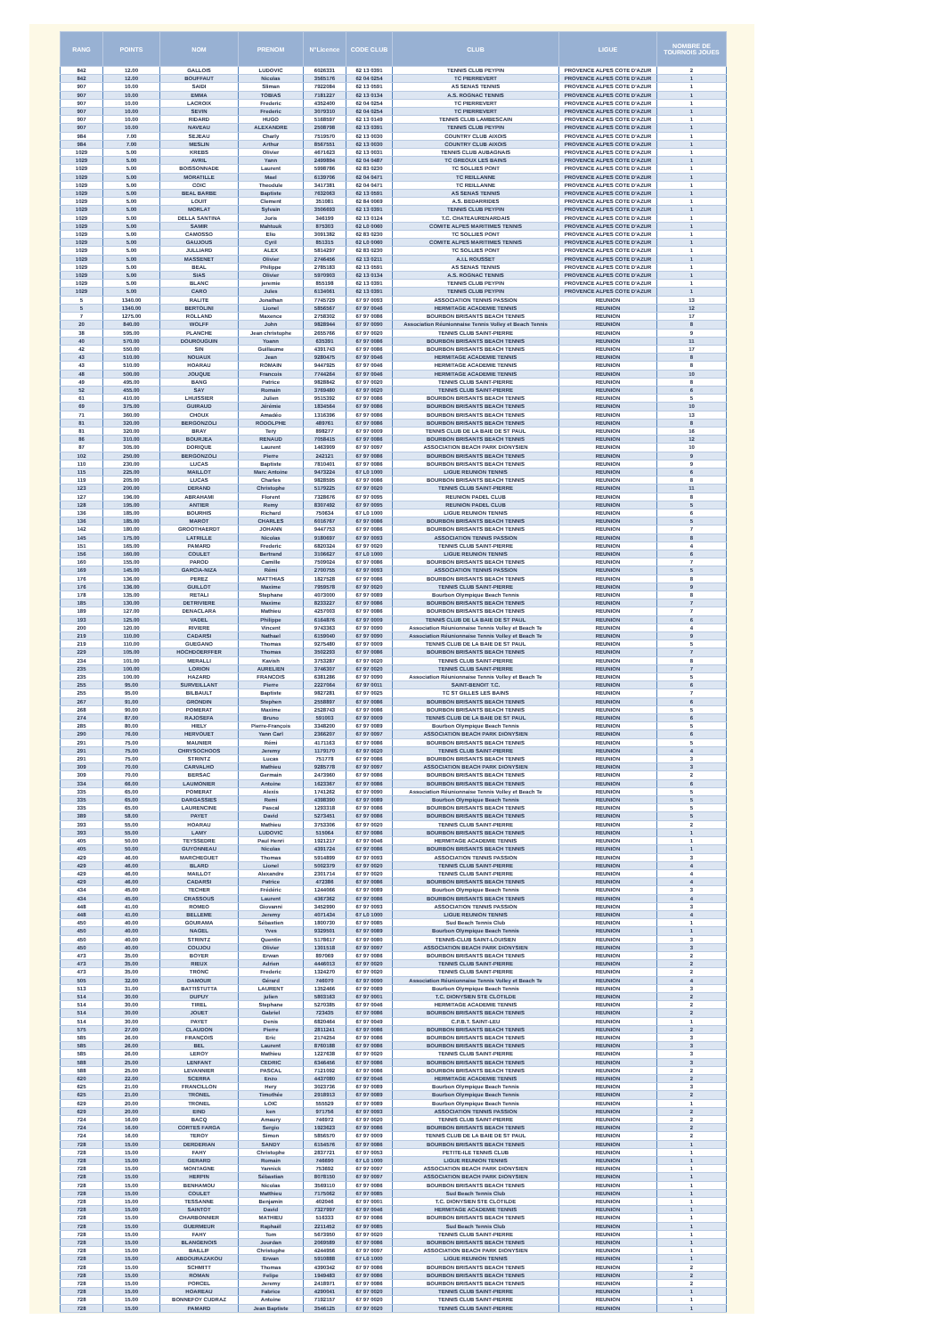| RANG | POINTS | NOM | PRENOM | N°Licence | CODE CLUB | CLUB | LIGUE | NOMBRE DE TOURNOIS JOUES |
| --- | --- | --- | --- | --- | --- | --- | --- | --- |
| 842 | 12.00 | GALLOIS | LUDOVIC | 6026331 | 62 13 0391 | TENNIS CLUB PEYPIN | PROVENCE ALPES COTE D'AZUR | 2 |
| 842 | 12.00 | BOUFFAUT | Nicolas | 3565176 | 62 04 0254 | TC PIERREVERT | PROVENCE ALPES COTE D'AZUR | 1 |
| 907 | 10.00 | SAIDI | Sliman | 7922084 | 62 13 0591 | AS SENAS TENNIS | PROVENCE ALPES COTE D'AZUR | 1 |
| 907 | 10.00 | EMMA | TOBIAS | 7181227 | 62 13 0134 | A.S. ROGNAC TENNIS | PROVENCE ALPES COTE D'AZUR | 1 |
| 907 | 10.00 | LACROIX | Frederic | 4352400 | 62 04 0254 | TC PIERREVERT | PROVENCE ALPES COTE D'AZUR | 1 |
| 907 | 10.00 | SEVIN | Frederic | 3079310 | 62 04 0254 | TC PIERREVERT | PROVENCE ALPES COTE D'AZUR | 1 |
| 907 | 10.00 | RIDARD | HUGO | 5168597 | 62 13 0149 | TENNIS CLUB LAMBESCAIN | PROVENCE ALPES COTE D'AZUR | 1 |
| 907 | 10.00 | NAVEAU | ALEXANDRE | 2508798 | 62 13 0391 | TENNIS CLUB PEYPIN | PROVENCE ALPES COTE D'AZUR | 1 |
| 984 | 7.00 | SEJEAU | Charly | 7519570 | 62 13 0030 | COUNTRY CLUB AIXOIS | PROVENCE ALPES COTE D'AZUR | 1 |
| 984 | 7.00 | MESLIN | Arthur | 8567551 | 62 13 0030 | COUNTRY CLUB AIXOIS | PROVENCE ALPES COTE D'AZUR | 1 |
| 1029 | 5.00 | KREBS | Olivier | 4671623 | 62 13 0031 | TENNIS CLUB AUBAGNAIS | PROVENCE ALPES COTE D'AZUR | 1 |
| 1029 | 5.00 | AVRIL | Yann | 2499894 | 62 04 0487 | TC GREOUX LES BAINS | PROVENCE ALPES COTE D'AZUR | 1 |
| 1029 | 5.00 | BOISSONNADE | Laurent | 5998786 | 62 83 0230 | TC SOLLIES PONT | PROVENCE ALPES COTE D'AZUR | 1 |
| 1029 | 5.00 | MORATILLE | Mael | 6139706 | 62 04 0471 | TC REILLANNE | PROVENCE ALPES COTE D'AZUR | 1 |
| 1029 | 5.00 | COIC | Theodule | 3417381 | 62 04 0471 | TC REILLANNE | PROVENCE ALPES COTE D'AZUR | 1 |
| 1029 | 5.00 | BEAL BARBE | Baptiste | 7632063 | 62 13 0591 | AS SENAS TENNIS | PROVENCE ALPES COTE D'AZUR | 1 |
| 1029 | 5.00 | LOUIT | Clement | 351081 | 62 84 0069 | A.S. BEDARRIDES | PROVENCE ALPES COTE D'AZUR | 1 |
| 1029 | 5.00 | MORLAT | Sylvain | 3506693 | 62 13 0391 | TENNIS CLUB PEYPIN | PROVENCE ALPES COTE D'AZUR | 1 |
| 1029 | 5.00 | DELLA SANTINA | Joris | 346199 | 62 13 0124 | T.C. CHATEAURENARDAIS | PROVENCE ALPES COTE D'AZUR | 1 |
| 1029 | 5.00 | SAMIR | Mahtouk | 875303 | 62 L0 0060 | COMITE ALPES MARITIMES TENNIS | PROVENCE ALPES COTE D'AZUR | 1 |
| 1029 | 5.00 | CAMOSSO | Elio | 3091382 | 62 83 0230 | TC SOLLIES PONT | PROVENCE ALPES COTE D'AZUR | 1 |
| 1029 | 5.00 | GAUJOUS | Cyril | 851315 | 62 L0 0060 | COMITE ALPES MARITIMES TENNIS | PROVENCE ALPES COTE D'AZUR | 1 |
| 1029 | 5.00 | JULLIARD | ALEX | 5814297 | 62 83 0230 | TC SOLLIES PONT | PROVENCE ALPES COTE D'AZUR | 1 |
| 1029 | 5.00 | MASSENET | Olivier | 2746456 | 62 13 0211 | A.I.L ROUSSET | PROVENCE ALPES COTE D'AZUR | 1 |
| 1029 | 5.00 | BEAL | Philippe | 2785183 | 62 13 0591 | AS SENAS TENNIS | PROVENCE ALPES COTE D'AZUR | 1 |
| 1029 | 5.00 | SIAS | Olivier | 5970903 | 62 13 0134 | A.S. ROGNAC TENNIS | PROVENCE ALPES COTE D'AZUR | 1 |
| 1029 | 5.00 | BLANC | jeremie | 855198 | 62 13 0391 | TENNIS CLUB PEYPIN | PROVENCE ALPES COTE D'AZUR | 1 |
| 1029 | 5.00 | CARO | Jules | 6134061 | 62 13 0391 | TENNIS CLUB PEYPIN | PROVENCE ALPES COTE D'AZUR | 1 |
| 5 | 1340.00 | RALITE | Jonathan | 7745729 | 67 97 0093 | ASSOCIATION TENNIS PASSION | REUNION | 13 |
| 5 | 1340.00 | BERTOLINI | Lionel | 5856567 | 67 97 0046 | HERMITAGE ACADEMIE TENNIS | REUNION | 12 |
| 7 | 1275.00 | ROLLAND | Maxence | 2758302 | 67 97 0086 | BOURBON BRISANTS BEACH TENNIS | REUNION | 17 |
| 20 | 840.00 | WOLFF | John | 9828944 | 67 97 0090 | Association Réunionnaise Tennis Volley et Beach Tennis | REUNION | 8 |
| 38 | 595.00 | PLANCHE | Jean christophe | 2655766 | 67 97 0020 | TENNIS CLUB SAINT-PIERRE | REUNION | 9 |
| 40 | 570.00 | DOUROUGUIN | Yoann | 635391 | 67 97 0086 | BOURBON BRISANTS BEACH TENNIS | REUNION | 11 |
| 42 | 550.00 | SIN | Guillaume | 4391743 | 67 97 0086 | BOURBON BRISANTS BEACH TENNIS | REUNION | 17 |
| 43 | 510.00 | NOUAUX | Jean | 9280475 | 67 97 0046 | HERMITAGE ACADEMIE TENNIS | REUNION | 8 |
| 43 | 510.00 | HOARAU | ROMAIN | 9447925 | 67 97 0046 | HERMITAGE ACADEMIE TENNIS | REUNION | 8 |
| 48 | 500.00 | JOUQUE | Francois | 7744264 | 67 97 0046 | HERMITAGE ACADEMIE TENNIS | REUNION | 10 |
| 49 | 495.00 | BANG | Patrice | 9828842 | 67 97 0020 | TENNIS CLUB SAINT-PIERRE | REUNION | 8 |
| 52 | 455.00 | SAY | Romain | 3769480 | 67 97 0020 | TENNIS CLUB SAINT-PIERRE | REUNION | 6 |
| 61 | 410.00 | LHUISSIER | Julien | 9515392 | 67 97 0086 | BOURBON BRISANTS BEACH TENNIS | REUNION | 5 |
| 69 | 375.00 | GUIRAUD | Jérémie | 1834564 | 67 97 0086 | BOURBON BRISANTS BEACH TENNIS | REUNION | 10 |
| 71 | 360.00 | CHOUX | Amadéo | 1316396 | 67 97 0086 | BOURBON BRISANTS BEACH TENNIS | REUNION | 13 |
| 81 | 320.00 | BERGONZOLI | RODOLPHE | 489761 | 67 97 0086 | BOURBON BRISANTS BEACH TENNIS | REUNION | 8 |
| 81 | 320.00 | BRAY | Tery | 898277 | 67 97 0009 | TENNIS CLUB DE LA BAIE DE ST PAUL | REUNION | 16 |
| 86 | 310.00 | BOURJEA | RENAUD | 7058415 | 67 97 0086 | BOURBON BRISANTS BEACH TENNIS | REUNION | 12 |
| 87 | 305.00 | DORIQUE | Laurent | 1463909 | 67 97 0097 | ASSOCIATION BEACH PARK DIONYSIEN | REUNION | 10 |
| 102 | 250.00 | BERGONZOLI | Pierre | 242121 | 67 97 0086 | BOURBON BRISANTS BEACH TENNIS | REUNION | 9 |
| 110 | 230.00 | LUCAS | Baptiste | 7810401 | 67 97 0086 | BOURBON BRISANTS BEACH TENNIS | REUNION | 9 |
| 115 | 225.00 | MAILLOT | Marc Antoine | 9473224 | 67 L0 1000 | LIGUE REUNION TENNIS | REUNION | 6 |
| 119 | 205.00 | LUCAS | Charles | 9828595 | 67 97 0086 | BOURBON BRISANTS BEACH TENNIS | REUNION | 8 |
| 123 | 200.00 | DERAND | Christophe | 5179225 | 67 97 0020 | TENNIS CLUB SAINT-PIERRE | REUNION | 11 |
| 127 | 196.00 | ABRAHAMI | Florent | 7328676 | 67 97 0095 | REUNION PADEL CLUB | REUNION | 8 |
| 128 | 195.00 | ANTIER | Remy | 8307492 | 67 97 0095 | REUNION PADEL CLUB | REUNION | 5 |
| 136 | 185.00 | BOURHIS | Richard | 750634 | 67 L0 1000 | LIGUE REUNION TENNIS | REUNION | 6 |
| 136 | 185.00 | MAROT | CHARLES | 6016767 | 67 97 0086 | BOURBON BRISANTS BEACH TENNIS | REUNION | 5 |
| 142 | 180.00 | GROOTHAERDT | JOHANN | 9447753 | 67 97 0086 | BOURBON BRISANTS BEACH TENNIS | REUNION | 7 |
| 145 | 175.00 | LATRILLE | Nicolas | 9180697 | 67 97 0093 | ASSOCIATION TENNIS PASSION | REUNION | 8 |
| 151 | 165.00 | PAMARD | Frederic | 6820324 | 67 97 0020 | TENNIS CLUB SAINT-PIERRE | REUNION | 4 |
| 156 | 160.00 | COULET | Bertrand | 3106627 | 67 L0 1000 | LIGUE REUNION TENNIS | REUNION | 6 |
| 160 | 155.00 | PAROD | Camille | 7509024 | 67 97 0086 | BOURBON BRISANTS BEACH TENNIS | REUNION | 7 |
| 169 | 145.00 | GARCIA-NIZA | Rémi | 2700755 | 67 97 0093 | ASSOCIATION TENNIS PASSION | REUNION | 5 |
| 176 | 136.00 | PEREZ | MATTHIAS | 1827528 | 67 97 0086 | BOURBON BRISANTS BEACH TENNIS | REUNION | 8 |
| 176 | 136.00 | GUILLOT | Maxime | 7959578 | 67 97 0020 | TENNIS CLUB SAINT-PIERRE | REUNION | 9 |
| 178 | 135.00 | RETALI | Stephane | 4073000 | 67 97 0089 | Bourbon Olympique Beach Tennis | REUNION | 8 |
| 185 | 130.00 | DETRIVIERE | Maxime | 8233227 | 67 97 0086 | BOURBON BRISANTS BEACH TENNIS | REUNION | 7 |
| 189 | 127.00 | DENACLARA | Mathieu | 4257003 | 67 97 0086 | BOURBON BRISANTS BEACH TENNIS | REUNION | 7 |
| 193 | 125.00 | VADEL | Philippe | 6164876 | 67 97 0009 | TENNIS CLUB DE LA BAIE DE ST PAUL | REUNION | 6 |
| 200 | 120.00 | RIVIERE | Vincent | 9743363 | 67 97 0090 | Association Réunionnaise Tennis Volley et Beach Te | REUNION | 4 |
| 219 | 110.00 | CADARSI | Nathael | 6159040 | 67 97 0090 | Association Réunionnaise Tennis Volley et Beach Te | REUNION | 9 |
| 219 | 110.00 | GUEGANO | Thomas | 9275480 | 67 97 0009 | TENNIS CLUB DE LA BAIE DE ST PAUL | REUNION | 5 |
| 229 | 105.00 | HOCHDOERFFER | Thomas | 3502293 | 67 97 0086 | BOURBON BRISANTS BEACH TENNIS | REUNION | 7 |
| 234 | 101.00 | MERALLI | Kavish | 3753287 | 67 97 0020 | TENNIS CLUB SAINT-PIERRE | REUNION | 8 |
| 235 | 100.00 | LORION | AURELIEN | 3746307 | 67 97 0020 | TENNIS CLUB SAINT-PIERRE | REUNION | 7 |
| 235 | 100.00 | HAZARD | FRANCOIS | 6381286 | 67 97 0090 | Association Réunionnaise Tennis Volley et Beach Te | REUNION | 5 |
| 255 | 95.00 | SURVEILLANT | Pierre | 2227064 | 67 97 0011 | SAINT-BENOIT T.C. | REUNION | 6 |
| 255 | 95.00 | BILBAULT | Baptiste | 9827281 | 67 97 0025 | TC ST GILLES LES BAINS | REUNION | 7 |
| 267 | 91.00 | GRONDIN | Stephen | 2558897 | 67 97 0086 | BOURBON BRISANTS BEACH TENNIS | REUNION | 6 |
| 268 | 90.00 | POMERAT | Maxime | 2528743 | 67 97 0086 | BOURBON BRISANTS BEACH TENNIS | REUNION | 5 |
| 274 | 87.00 | RAJOSEFA | Bruno | 591003 | 67 97 0009 | TENNIS CLUB DE LA BAIE DE ST PAUL | REUNION | 6 |
| 285 | 80.00 | HIELY | Pierre-François | 3348200 | 67 97 0089 | Bourbon Olympique Beach Tennis | REUNION | 5 |
| 290 | 76.00 | HERVOUET | Yann Carl | 2366207 | 67 97 0097 | ASSOCIATION BEACH PARK DIONYSIEN | REUNION | 6 |
| 291 | 75.00 | MAUNIER | Rémi | 4171163 | 67 97 0086 | BOURBON BRISANTS BEACH TENNIS | REUNION | 5 |
| 291 | 75.00 | CHRYSOCHOOS | Jeremy | 1179170 | 67 97 0020 | TENNIS CLUB SAINT-PIERRE | REUNION | 4 |
| 291 | 75.00 | STRINTZ | Lucas | 751778 | 67 97 0086 | BOURBON BRISANTS BEACH TENNIS | REUNION | 3 |
| 309 | 70.00 | CARVALHO | Mathieu | 9285778 | 67 97 0097 | ASSOCIATION BEACH PARK DIONYSIEN | REUNION | 3 |
| 309 | 70.00 | BERSAC | Germain | 2473960 | 67 97 0086 | BOURBON BRISANTS BEACH TENNIS | REUNION | 2 |
| 334 | 66.00 | LAUMONIER | Antoine | 1623367 | 67 97 0086 | BOURBON BRISANTS BEACH TENNIS | REUNION | 6 |
| 335 | 65.00 | POMERAT | Alexis | 1741262 | 67 97 0090 | Association Réunionnaise Tennis Volley et Beach Te | REUNION | 5 |
| 335 | 65.00 | DARGASSIES | Remi | 4398390 | 67 97 0089 | Bourbon Olympique Beach Tennis | REUNION | 5 |
| 335 | 65.00 | LAURENCINE | Pascal | 1293318 | 67 97 0086 | BOURBON BRISANTS BEACH TENNIS | REUNION | 5 |
| 389 | 58.00 | PAYET | David | 5273451 | 67 97 0086 | BOURBON BRISANTS BEACH TENNIS | REUNION | 5 |
| 393 | 55.00 | HOARAU | Mathieu | 3753306 | 67 97 0020 | TENNIS CLUB SAINT-PIERRE | REUNION | 2 |
| 393 | 55.00 | LAMY | LUDOVIC | 515064 | 67 97 0086 | BOURBON BRISANTS BEACH TENNIS | REUNION | 1 |
| 405 | 50.00 | TEYSSEDRE | Paul Henri | 1921217 | 67 97 0046 | HERMITAGE ACADEMIE TENNIS | REUNION | 1 |
| 405 | 50.00 | GUYONNEAU | Nicolas | 4391724 | 67 97 0086 | BOURBON BRISANTS BEACH TENNIS | REUNION | 1 |
| 429 | 46.00 | MARCHEGUET | Thomas | 5914899 | 67 97 0093 | ASSOCIATION TENNIS PASSION | REUNION | 3 |
| 429 | 46.00 | BLARD | Lionel | 5002379 | 67 97 0020 | TENNIS CLUB SAINT-PIERRE | REUNION | 4 |
| 429 | 46.00 | MAILLOT | Alexandre | 2301714 | 67 97 0020 | TENNIS CLUB SAINT-PIERRE | REUNION | 4 |
| 429 | 46.00 | CADARSI | Patrice | 472386 | 67 97 0086 | BOURBON BRISANTS BEACH TENNIS | REUNION | 4 |
| 434 | 45.00 | TECHER | Frédéric | 1244066 | 67 97 0089 | Bourbon Olympique Beach Tennis | REUNION | 3 |
| 434 | 45.00 | CRASSOUS | Laurent | 4367362 | 67 97 0086 | BOURBON BRISANTS BEACH TENNIS | REUNION | 4 |
| 448 | 41.00 | ROMEO | Giovanni | 3452990 | 67 97 0093 | ASSOCIATION TENNIS PASSION | REUNION | 3 |
| 448 | 41.00 | BELLEME | Jeremy | 4071434 | 67 L0 1000 | LIGUE REUNION TENNIS | REUNION | 4 |
| 450 | 40.00 | GOURAMA | Sébastien | 1800730 | 67 97 0085 | Sud Beach Tennis Club | REUNION | 1 |
| 450 | 40.00 | NAGEL | Yves | 9329501 | 67 97 0089 | Bourbon Olympique Beach Tennis | REUNION | 1 |
| 450 | 40.00 | STRINTZ | Quentin | 5178617 | 67 97 0080 | TENNIS-CLUB SAINT-LOUISIEN | REUNION | 3 |
| 450 | 40.00 | COUJOU | Olivier | 1301518 | 67 97 0097 | ASSOCIATION BEACH PARK DIONYSIEN | REUNION | 3 |
| 473 | 35.00 | BOYER | Erwan | 897069 | 67 97 0086 | BOURBON BRISANTS BEACH TENNIS | REUNION | 2 |
| 473 | 35.00 | RIEUX | Adrien | 4446013 | 67 97 0020 | TENNIS CLUB SAINT-PIERRE | REUNION | 2 |
| 473 | 35.00 | TRONC | Frederic | 1324270 | 67 97 0020 | TENNIS CLUB SAINT-PIERRE | REUNION | 2 |
| 505 | 32.00 | DAMOUR | Gérard | 746070 | 67 97 0090 | Association Réunionnaise Tennis Volley et Beach Te | REUNION | 4 |
| 513 | 31.00 | BATTISTUTTA | LAURENT | 1352466 | 67 97 0089 | Bourbon Olympique Beach Tennis | REUNION | 3 |
| 514 | 30.00 | DUPUY | julien | 5803163 | 67 97 0001 | T.C. DIONYSIEN STE CLOTILDE | REUNION | 2 |
| 514 | 30.00 | TIREL | Stephane | 5270385 | 67 97 0046 | HERMITAGE ACADEMIE TENNIS | REUNION | 2 |
| 514 | 30.00 | JOUET | Gabriel | 723435 | 67 97 0086 | BOURBON BRISANTS BEACH TENNIS | REUNION | 2 |
| 514 | 30.00 | PAYET | Denis | 6820464 | 67 97 0049 | C.P.B.T. SAINT-LEU | REUNION | 1 |
| 575 | 27.00 | CLAUDON | Pierre | 2811241 | 67 97 0086 | BOURBON BRISANTS BEACH TENNIS | REUNION | 2 |
| 585 | 26.00 | FRANÇOIS | Eric | 2174254 | 67 97 0086 | BOURBON BRISANTS BEACH TENNIS | REUNION | 3 |
| 585 | 26.00 | BEL | Laurent | 8760188 | 67 97 0086 | BOURBON BRISANTS BEACH TENNIS | REUNION | 3 |
| 585 | 26.00 | LEROY | Mathieu | 1227638 | 67 97 0020 | TENNIS CLUB SAINT-PIERRE | REUNION | 3 |
| 588 | 25.00 | LENFANT | CEDRIC | 6346456 | 67 97 0086 | BOURBON BRISANTS BEACH TENNIS | REUNION | 3 |
| 588 | 25.00 | LEVANNIER | PASCAL | 7121092 | 67 97 0086 | BOURBON BRISANTS BEACH TENNIS | REUNION | 2 |
| 620 | 22.00 | SCERRA | Enzo | 4437080 | 67 97 0046 | HERMITAGE ACADEMIE TENNIS | REUNION | 2 |
| 625 | 21.00 | FRANCILLON | Hery | 3023736 | 67 97 0089 | Bourbon Olympique Beach Tennis | REUNION | 3 |
| 625 | 21.00 | TRONEL | Timothée | 2918913 | 67 97 0089 | Bourbon Olympique Beach Tennis | REUNION | 2 |
| 629 | 20.00 | TRONEL | LOIC | 555529 | 67 97 0089 | Bourbon Olympique Beach Tennis | REUNION | 1 |
| 629 | 20.00 | EIND | ken | 971756 | 67 97 0093 | ASSOCIATION TENNIS PASSION | REUNION | 2 |
| 724 | 16.00 | BACQ | Amaury | 746972 | 67 97 0020 | TENNIS CLUB SAINT-PIERRE | REUNION | 2 |
| 724 | 16.00 | CORTES FARGA | Sergio | 1923623 | 67 97 0086 | BOURBON BRISANTS BEACH TENNIS | REUNION | 2 |
| 724 | 16.00 | TEROY | Simon | 5856570 | 67 97 0009 | TENNIS CLUB DE LA BAIE DE ST PAUL | REUNION | 2 |
| 728 | 15.00 | DERDERIAN | SANDY | 6154576 | 67 97 0086 | BOURBON BRISANTS BEACH TENNIS | REUNION | 1 |
| 728 | 15.00 | FAHY | Christophe | 2837721 | 67 97 0053 | PETITE-ILE TENNIS CLUB | REUNION | 1 |
| 728 | 15.00 | GERARD | Romain | 746690 | 67 L0 1000 | LIGUE REUNION TENNIS | REUNION | 1 |
| 728 | 15.00 | MONTAGNE | Yannick | 753692 | 67 97 0097 | ASSOCIATION BEACH PARK DIONYSIEN | REUNION | 1 |
| 728 | 15.00 | HERPIN | Sébastian | 8078150 | 67 97 0097 | ASSOCIATION BEACH PARK DIONYSIEN | REUNION | 1 |
| 728 | 15.00 | BENHAMOU | Nicolas | 3569110 | 67 97 0086 | BOURBON BRISANTS BEACH TENNIS | REUNION | 1 |
| 728 | 15.00 | COULET | Matthieu | 7175062 | 67 97 0085 | Sud Beach Tennis Club | REUNION | 1 |
| 728 | 15.00 | TESSANNE | Benjamin | 402046 | 67 97 0001 | T.C. DIONYSIEN STE CLOTILDE | REUNION | 1 |
| 728 | 15.00 | SAINTOT | David | 7327997 | 67 97 0046 | HERMITAGE ACADEMIE TENNIS | REUNION | 1 |
| 728 | 15.00 | CHARBONNIER | MATHIEU | 516333 | 67 97 0086 | BOURBON BRISANTS BEACH TENNIS | REUNION | 1 |
| 728 | 15.00 | GUERMEUR | Raphaël | 2211452 | 67 97 0085 | Sud Beach Tennis Club | REUNION | 1 |
| 728 | 15.00 | FAHY | Tom | 5673950 | 67 97 0020 | TENNIS CLUB SAINT-PIERRE | REUNION | 1 |
| 728 | 15.00 | BLANGENOIS | Jourdan | 2069589 | 67 97 0086 | BOURBON BRISANTS BEACH TENNIS | REUNION | 1 |
| 728 | 15.00 | BAILLIF | Christophe | 4244956 | 67 97 0097 | ASSOCIATION BEACH PARK DIONYSIEN | REUNION | 1 |
| 728 | 15.00 | ABDOURAZAKOU | Erwan | 5910888 | 67 L0 1000 | LIGUE REUNION TENNIS | REUNION | 1 |
| 728 | 15.00 | SCHMITT | Thomas | 4390342 | 67 97 0086 | BOURBON BRISANTS BEACH TENNIS | REUNION | 2 |
| 728 | 15.00 | ROMAN | Felipe | 1949483 | 67 97 0086 | BOURBON BRISANTS BEACH TENNIS | REUNION | 2 |
| 728 | 15.00 | PORCEL | Jeremy | 2418971 | 67 97 0086 | BOURBON BRISANTS BEACH TENNIS | REUNION | 2 |
| 728 | 15.00 | HOAREAU | Fabrice | 4290041 | 67 97 0020 | TENNIS CLUB SAINT-PIERRE | REUNION | 1 |
| 728 | 15.00 | BONNEFOY CUDRAZ | Antoine | 7192157 | 67 97 0020 | TENNIS CLUB SAINT-PIERRE | REUNION | 1 |
| 728 | 15.00 | PAMARD | Jean Baptiste | 3546125 | 67 97 0020 | TENNIS CLUB SAINT-PIERRE | REUNION | 1 |